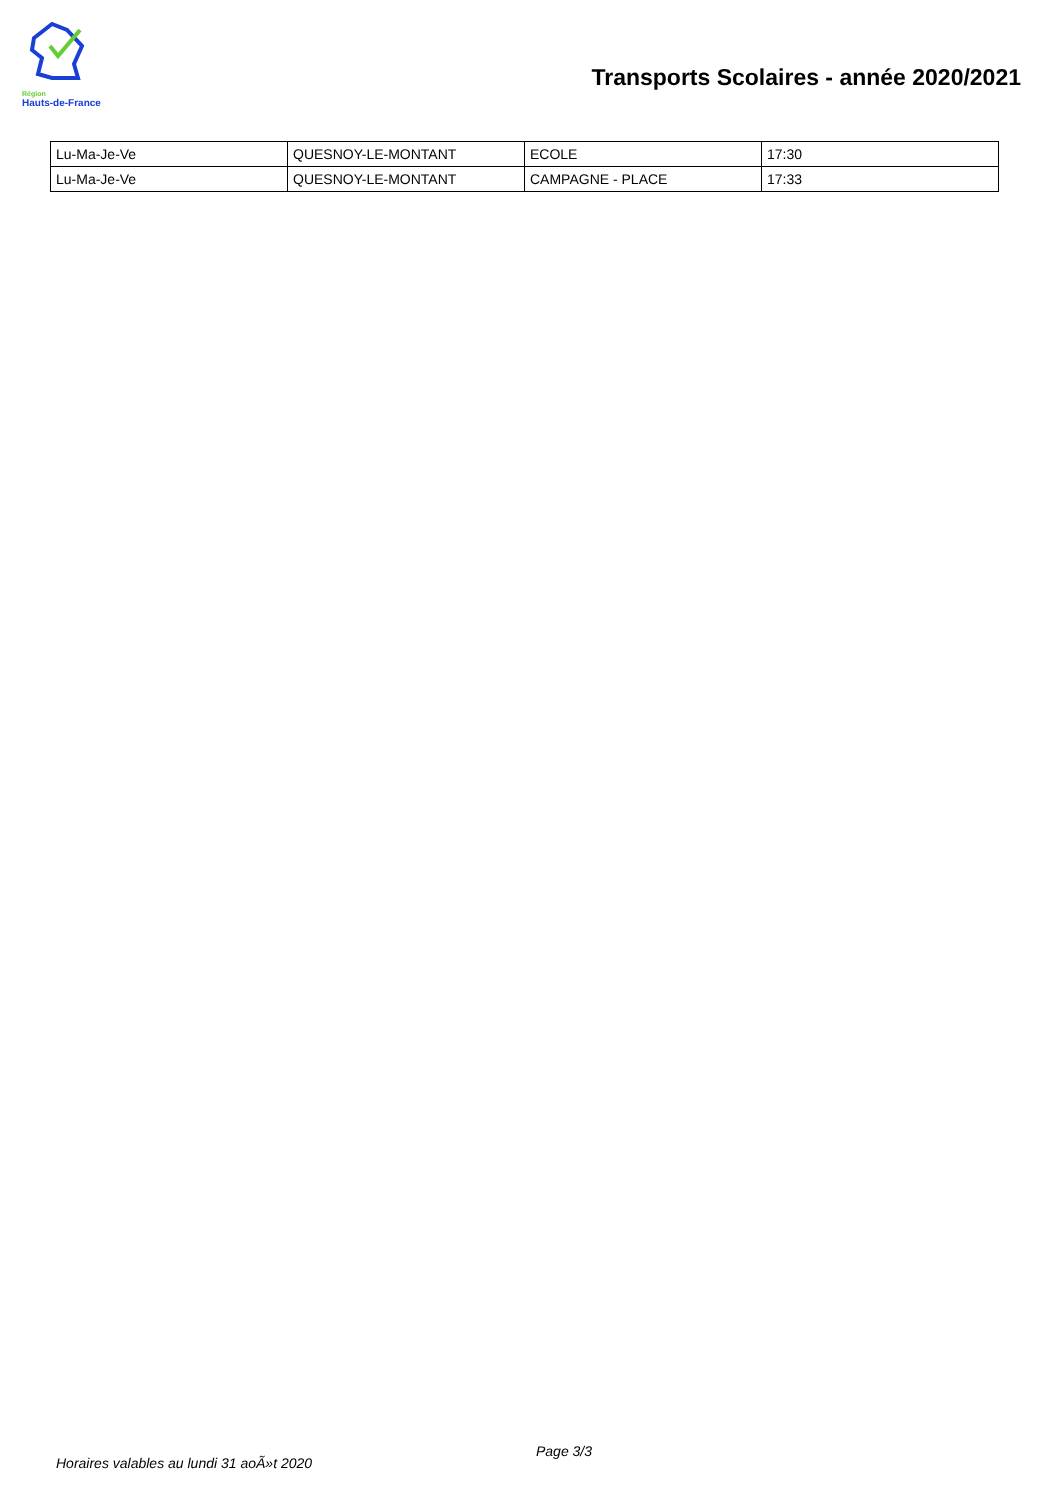Région
Hauts-de-France
Transports Scolaires - année 2020/2021
| Lu-Ma-Je-Ve | QUESNOY-LE-MONTANT | ECOLE | 17:30 |
| Lu-Ma-Je-Ve | QUESNOY-LE-MONTANT | CAMPAGNE - PLACE | 17:33 |
Horaires valables au lundi 31 aoÃ»t 2020
Page 3/3